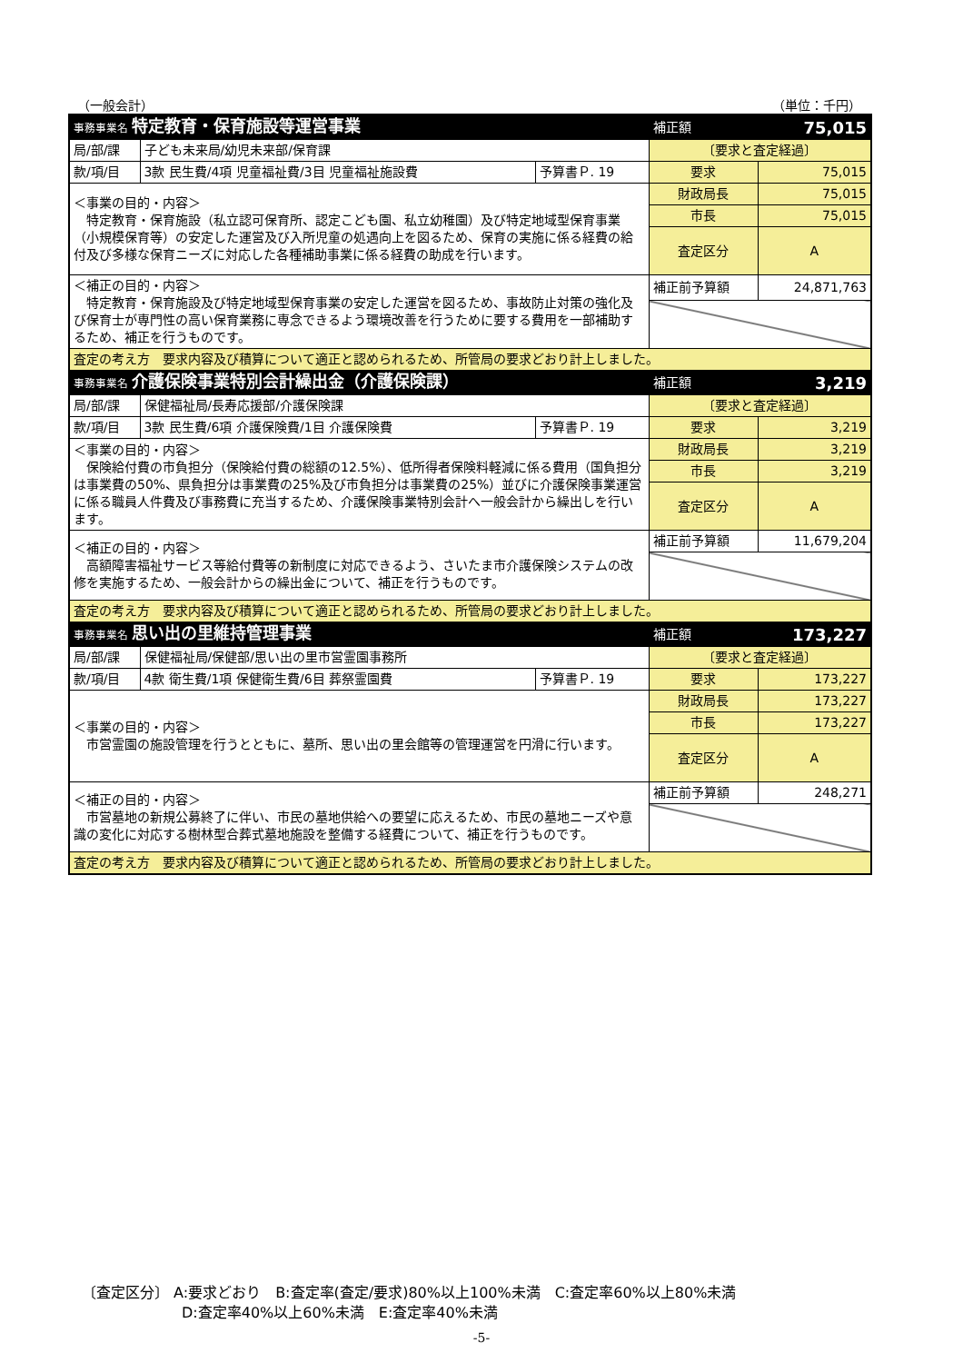（一般会計） （単位：千円）
| 事務事業名 特定教育・保育施設等運営事業 | | | 補正額 | 75,015 |
| 局/部/課 | 子ども未来局/幼児未来部/保育課 | | 〔要求と査定経過〕 | |
| 款/項/目 | 3款 民生費/4項 児童福祉費/3目 児童福祉施設費 | 予算書Ｐ. 19 | 要求 | 75,015 |
| ＜事業の目的・内容＞ 特定教育・保育施設（私立認可保育所、認定こども園、私立幼稚園）及び特定地域型保育事業（小規模保育等）の安定した運営及び入所児童の処遇向上を図るため、保育の実施に係る経費の給付及び多様な保育ニーズに対応した各種補助事業に係る経費の助成を行います。 | | | 財政局長 | 75,015 |
| | | | 市長 | 75,015 |
| | | | 査定区分 | A |
| ＜補正の目的・内容＞ 特定教育・保育施設及び特定地域型保育事業の安定した運営を図るため、事故防止対策の強化及び保育士が専門性の高い保育業務に専念できるよう環境改善を行うために要する費用を一部補助するため、補正を行うものです。 | | | 補正前予算額 | 24,871,763 |
| 査定の考え方 要求内容及び積算について適正と認められるため、所管局の要求どおり計上しました。 | | | | |
| 事務事業名 介護保険事業特別会計繰出金（介護保険課） | | | 補正額 | 3,219 |
| 局/部/課 | 保健福祉局/長寿応援部/介護保険課 | | 〔要求と査定経過〕 | |
| 款/項/目 | 3款 民生費/6項 介護保険費/1目 介護保険費 | 予算書Ｐ. 19 | 要求 | 3,219 |
| ＜事業の目的・内容＞ 保険給付費の市負担分（保険給付費の総額の12.5%）、低所得者保険料軽減に係る費用（国負担分は事業費の50%、県負担分は事業費の25%及び市負担分は事業費の25%）並びに介護保険事業運営に係る職員人件費及び事務費に充当するため、介護保険事業特別会計へ一般会計から繰出しを行います。 | | | 財政局長 | 3,219 |
| | | | 市長 | 3,219 |
| | | | 査定区分 | A |
| ＜補正の目的・内容＞ 高額障害福祉サービス等給付費等の新制度に対応できるよう、さいたま市介護保険システムの改修を実施するため、一般会計からの繰出金について、補正を行うものです。 | | | 補正前予算額 | 11,679,204 |
| 査定の考え方 要求内容及び積算について適正と認められるため、所管局の要求どおり計上しました。 | | | | |
| 事務事業名 思い出の里維持管理事業 | | | 補正額 | 173,227 |
| 局/部/課 | 保健福祉局/保健部/思い出の里市営霊園事務所 | | 〔要求と査定経過〕 | |
| 款/項/目 | 4款 衛生費/1項 保健衛生費/6目 葬祭霊園費 | 予算書Ｐ. 19 | 要求 | 173,227 |
| ＜事業の目的・内容＞ 市営霊園の施設管理を行うとともに、墓所、思い出の里会館等の管理運営を円滑に行います。 | | | 財政局長 | 173,227 |
| | | | 市長 | 173,227 |
| | | | 査定区分 | A |
| ＜補正の目的・内容＞ 市営墓地の新規公募終了に伴い、市民の墓地供給への要望に応えるため、市民の墓地ニーズや意識の変化に対応する樹林型合葬式墓地施設を整備する経費について、補正を行うものです。 | | | 補正前予算額 | 248,271 |
| 査定の考え方 要求内容及び積算について適正と認められるため、所管局の要求どおり計上しました。 | | | | |
〔査定区分〕 A:要求どおり　B:査定率(査定/要求)80%以上100%未満　C:査定率60%以上80%未満
D:査定率40%以上60%未満　E:査定率40%未満
-5-